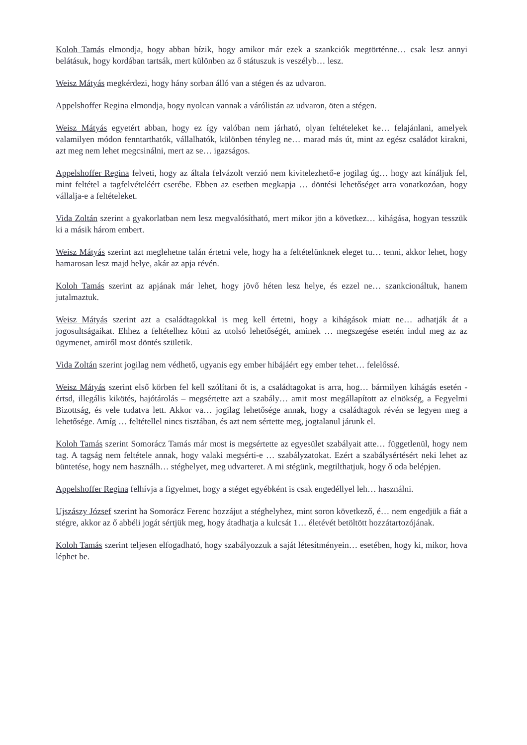Koloh Tamás elmondja, hogy abban bízik, hogy amikor már ezek a szankciók megtörténne… csak lesz annyi belátásuk, hogy kordában tartsák, mert különben az ő státuszuk is veszélyb… lesz.
Weisz Mátyás megkérdezi, hogy hány sorban álló van a stégen és az udvaron.
Appelshoffer Regina elmondja, hogy nyolcan vannak a várólistán az udvaron, öten a stégen.
Weisz Mátyás egyetért abban, hogy ez így valóban nem járható, olyan feltételeket ke… felajánlani, amelyek valamilyen módon fenntarthatók, vállalhatók, különben tényleg ne… marad más út, mint az egész családot kirakni, azt meg nem lehet megcsinálni, mert az se… igazságos.
Appelshoffer Regina felveti, hogy az általa felvázolt verzió nem kivitelezhető-e jogilag úg… hogy azt kínáljuk fel, mint feltétel a tagfelvételéért cserébe. Ebben az esetben megkapja … döntési lehetőséget arra vonatkozóan, hogy vállalja-e a feltételeket.
Vida Zoltán szerint a gyakorlatban nem lesz megvalósítható, mert mikor jön a következ… kihágása, hogyan tesszük ki a másik három embert.
Weisz Mátyás szerint azt meglehetne talán értetni vele, hogy ha a feltételünknek eleget tu… tenni, akkor lehet, hogy hamarosan lesz majd helye, akár az apja révén.
Koloh Tamás szerint az apjának már lehet, hogy jövő héten lesz helye, és ezzel ne… szankcionáltuk, hanem jutalmaztuk.
Weisz Mátyás szerint azt a családtagokkal is meg kell értetni, hogy a kihágások miatt ne… adhatják át a jogosultságaikat. Ehhez a feltételhez kötni az utolsó lehetőségét, aminek … megszegése esetén indul meg az az ügymenet, amiről most döntés születik.
Vida Zoltán szerint jogilag nem védhető, ugyanis egy ember hibájáért egy ember tehet… felelőssé.
Weisz Mátyás szerint első körben fel kell szólítani őt is, a családtagokat is arra, hog… bármilyen kihágás esetén - értsd, illegális kikötés, hajótárolás – megsértette azt a szabály… amit most megállapított az elnökség, a Fegyelmi Bizottság, és vele tudatva lett. Akkor va… jogilag lehetősége annak, hogy a családtagok révén se legyen meg a lehetősége. Amíg … feltétellel nincs tisztában, és azt nem sértette meg, jogtalanul járunk el.
Koloh Tamás szerint Somorácz Tamás már most is megsértette az egyesület szabályait atte… függetlenül, hogy nem tag. A tagság nem feltétele annak, hogy valaki megsérti-e … szabályzatokat. Ezért a szabálysértésért neki lehet az büntetése, hogy nem használh… stéghelyet, meg udvarteret. A mi stégünk, megtilthatjuk, hogy ő oda belépjen.
Appelshoffer Regina felhívja a figyelmet, hogy a stéget egyébként is csak engedéllyel leh… használni.
Ujszászy József szerint ha Somorácz Ferenc hozzájut a stéghelyhez, mint soron következő, é… nem engedjük a fiát a stégre, akkor az ő abbéli jogát sértjük meg, hogy átadhatja a kulcsát 1… életévét betöltött hozzátartozójának.
Koloh Tamás szerint teljesen elfogadható, hogy szabályozzuk a saját létesítményein… esetében, hogy ki, mikor, hova léphet be.